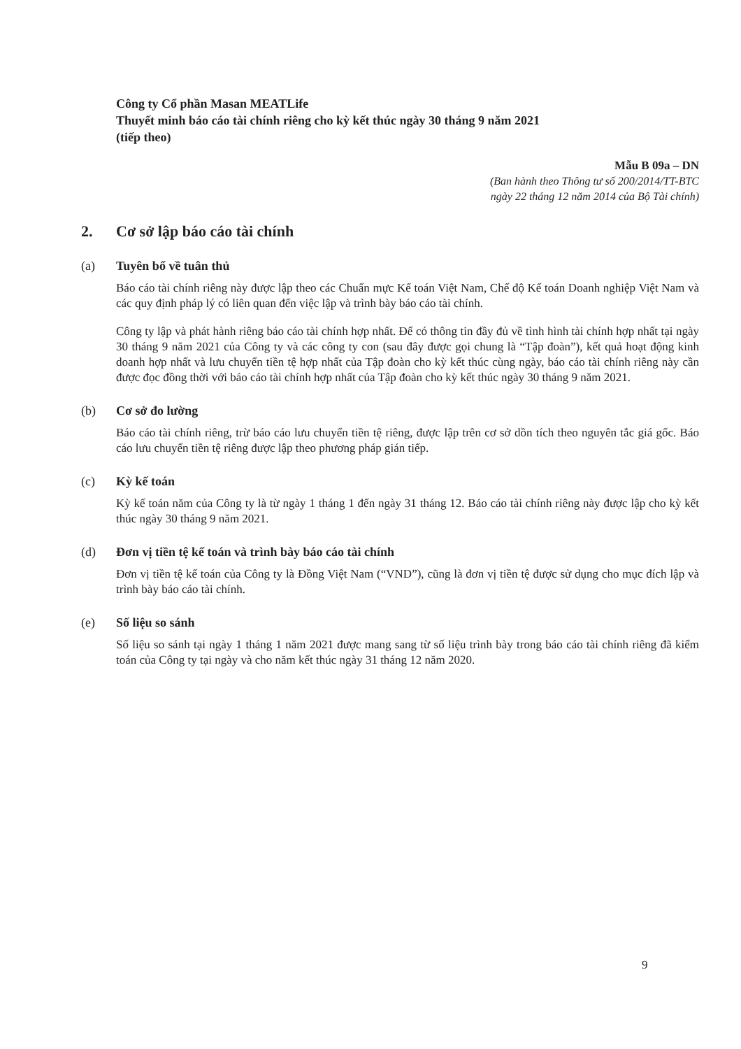Công ty Cổ phần Masan MEATLife
Thuyết minh báo cáo tài chính riêng cho kỳ kết thúc ngày 30 tháng 9 năm 2021
(tiếp theo)
Mẫu B 09a – DN
(Ban hành theo Thông tư số 200/2014/TT-BTC
ngày 22 tháng 12 năm 2014 của Bộ Tài chính)
2. Cơ sở lập báo cáo tài chính
(a) Tuyên bố về tuân thủ
Báo cáo tài chính riêng này được lập theo các Chuẩn mực Kế toán Việt Nam, Chế độ Kế toán Doanh nghiệp Việt Nam và các quy định pháp lý có liên quan đến việc lập và trình bày báo cáo tài chính.
Công ty lập và phát hành riêng báo cáo tài chính hợp nhất. Để có thông tin đầy đủ về tình hình tài chính hợp nhất tại ngày 30 tháng 9 năm 2021 của Công ty và các công ty con (sau đây được gọi chung là “Tập đoàn”), kết quả hoạt động kinh doanh hợp nhất và lưu chuyển tiền tệ hợp nhất của Tập đoàn cho kỳ kết thúc cùng ngày, báo cáo tài chính riêng này cần được đọc đồng thời với báo cáo tài chính hợp nhất của Tập đoàn cho kỳ kết thúc ngày 30 tháng 9 năm 2021.
(b) Cơ sở đo lường
Báo cáo tài chính riêng, trừ báo cáo lưu chuyển tiền tệ riêng, được lập trên cơ sở dồn tích theo nguyên tắc giá gốc. Báo cáo lưu chuyển tiền tệ riêng được lập theo phương pháp gián tiếp.
(c) Kỳ kế toán
Kỳ kế toán năm của Công ty là từ ngày 1 tháng 1 đến ngày 31 tháng 12. Báo cáo tài chính riêng này được lập cho kỳ kết thúc ngày 30 tháng 9 năm 2021.
(d) Đơn vị tiền tệ kế toán và trình bày báo cáo tài chính
Đơn vị tiền tệ kế toán của Công ty là Đồng Việt Nam (“VND”), cũng là đơn vị tiền tệ được sử dụng cho mục đích lập và trình bày báo cáo tài chính.
(e) Số liệu so sánh
Số liệu so sánh tại ngày 1 tháng 1 năm 2021 được mang sang từ số liệu trình bày trong báo cáo tài chính riêng đã kiểm toán của Công ty tại ngày và cho năm kết thúc ngày 31 tháng 12 năm 2020.
9